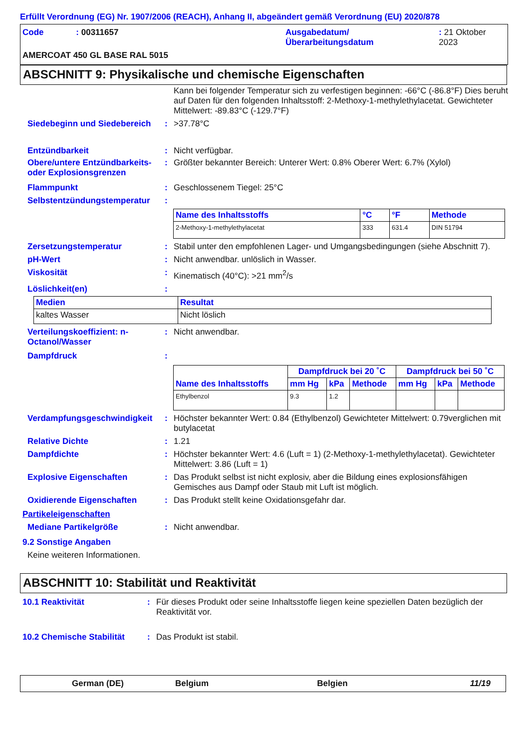Erfüllt Verordnung (EG) Nr. 1907/2006 (REACH), Anhang II, abgeändert gemäß Verordnung (EU) 2020/878
Code : 00311657 Ausgabedatum/
Überarbeitungsdatum
: 21 Oktober 2023
AMERCOAT 450 GL BASE RAL 5015
ABSCHNITT 9: Physikalische und chemische Eigenschaften
Kann bei folgender Temperatur sich zu verfestigen beginnen: -66°C (-86.8°F) Dies beruht auf Daten für den folgenden Inhaltsstoff: 2-Methoxy-1-methylethylacetat. Gewichteter Mittelwert: -89.83°C (-129.7°F)
Siedebeginn und Siedebereich
: >37.78°C
Entzündbarkeit : Nicht verfügbar.
Obere/untere Entzündbarkeits- oder Explosionsgrenzen
: Größter bekannter Bereich: Unterer Wert: 0.8% Oberer Wert: 6.7% (Xylol)
Flammpunkt : Geschlossenem Tiegel: 25°C
Selbstentzündungstemperatur
:
| Name des Inhaltsstoffs | °C | °F | Methode |
| --- | --- | --- | --- |
| 2-Methoxy-1-methylethylacetat | 333 | 631.4 | DIN 51794 |
Zersetzungstemperatur : Stabil unter den empfohlenen Lager- und Umgangsbedingungen (siehe Abschnitt 7).
pH-Wert : Nicht anwendbar. unlöslich in Wasser.
Viskosität : Kinematisch (40°C): >21 mm<sup>2</sup>/s
Löslichkeit(en) :
| Medien | Resultat |
| --- | --- |
| kaltes Wasser | Nicht löslich |
Verteilungskoeffizient: n-Octanol/Wasser
: Nicht anwendbar.
Dampfdruck :
| Name des Inhaltsstoffs | Dampfdruck bei 20 ˚C | | | Dampfdruck bei 50 ˚C | | |
| --- | --- | --- | --- | --- | --- | --- |
| | mm Hg | kPa | Methode | mm Hg | kPa | Methode |
| Ethylbenzol | 9.3 | 1.2 | | | | |
Verdampfungsgeschwindigkeit
: Höchster bekannter Wert: 0.84 (Ethylbenzol) Gewichteter Mittelwert: 0.79verglichen mit butylacetat
Relative Dichte : 1.21
Dampfdichte : Höchster bekannter Wert: 4.6 (Luft = 1) (2-Methoxy-1-methylethylacetat). Gewichteter Mittelwert: 3.86 (Luft = 1)
Explosive Eigenschaften : Das Produkt selbst ist nicht explosiv, aber die Bildung eines explosionsfähigen Gemisches aus Dampf oder Staub mit Luft ist möglich.
Oxidierende Eigenschaften : Das Produkt stellt keine Oxidationsgefahr dar.
Partikeleigenschaften
Mediane Partikelgröße : Nicht anwendbar.
9.2 Sonstige Angaben
Keine weiteren Informationen.
ABSCHNITT 10: Stabilität und Reaktivität
10.1 Reaktivität : Für dieses Produkt oder seine Inhaltsstoffe liegen keine speziellen Daten bezüglich der Reaktivität vor.
10.2 Chemische Stabilität
: Das Produkt ist stabil.
German (DE) Belgium Belgien 11/19